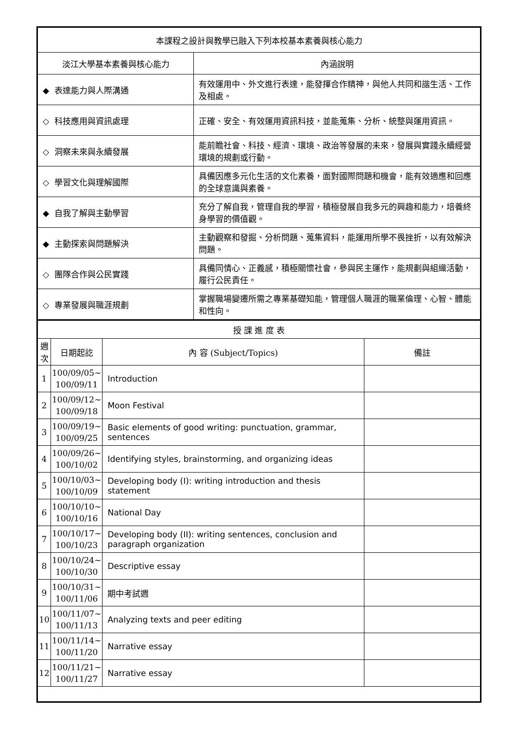| 本課程之設計與教學已融入下列本校基本素養與核心能力 | |
| 淡江大學基本素養與核心能力 | 內涵說明 |
| ◆ 表達能力與人際溝通 | 有效運用中、外文進行表達，能發揮合作精神，與他人共同和諧生活、工作及相處。 |
| ◇ 科技應用與資訊處理 | 正確、安全、有效運用資訊科技，並能蒐集、分析、統整與運用資訊。 |
| ◇ 洞察未來與永續發展 | 能前瞻社會、科技、經濟、環境、政治等發展的未來，發展與實踐永續經營環境的規劃或行動。 |
| ◇ 學習文化與理解國際 | 具備因應多元化生活的文化素養，面對國際問題和機會，能有效適應和回應的全球意識與素養。 |
| ◆ 自我了解與主動學習 | 充分了解自我，管理自我的學習，積極發展自我多元的興趣和能力，培養終身學習的價值觀。 |
| ◆ 主動探索與問題解決 | 主動觀察和發掘、分析問題、蒐集資料，能運用所學不畏挫折，以有效解決問題。 |
| ◇ 團隊合作與公民實踐 | 具備同情心、正義感，積極關懷社會，參與民主運作，能規劃與組織活動，履行公民責任。 |
| ◇ 專業發展與職涯規劃 | 掌握職場變遷所需之專業基礎知能，管理個人職涯的職業倫理、心智、體能和性向。 |
| 授 課 進 度 表 | | | |
| 週次 | 日期起訖 | 內 容 (Subject/Topics) | 備註 |
| 1 | 100/09/05~ 100/09/11 | Introduction | |
| 2 | 100/09/12~ 100/09/18 | Moon Festival | |
| 3 | 100/09/19~ 100/09/25 | Basic elements of good writing: punctuation, grammar, sentences | |
| 4 | 100/09/26~ 100/10/02 | Identifying styles, brainstorming, and organizing ideas | |
| 5 | 100/10/03~ 100/10/09 | Developing body (I): writing introduction and thesis statement | |
| 6 | 100/10/10~ 100/10/16 | National Day | |
| 7 | 100/10/17~ 100/10/23 | Developing body (II): writing sentences, conclusion and paragraph organization | |
| 8 | 100/10/24~ 100/10/30 | Descriptive essay | |
| 9 | 100/10/31~ 100/11/06 | 期中考試週 | |
| 10 | 100/11/07~ 100/11/13 | Analyzing texts and peer editing | |
| 11 | 100/11/14~ 100/11/20 | Narrative essay | |
| 12 | 100/11/21~ 100/11/27 | Narrative essay | |